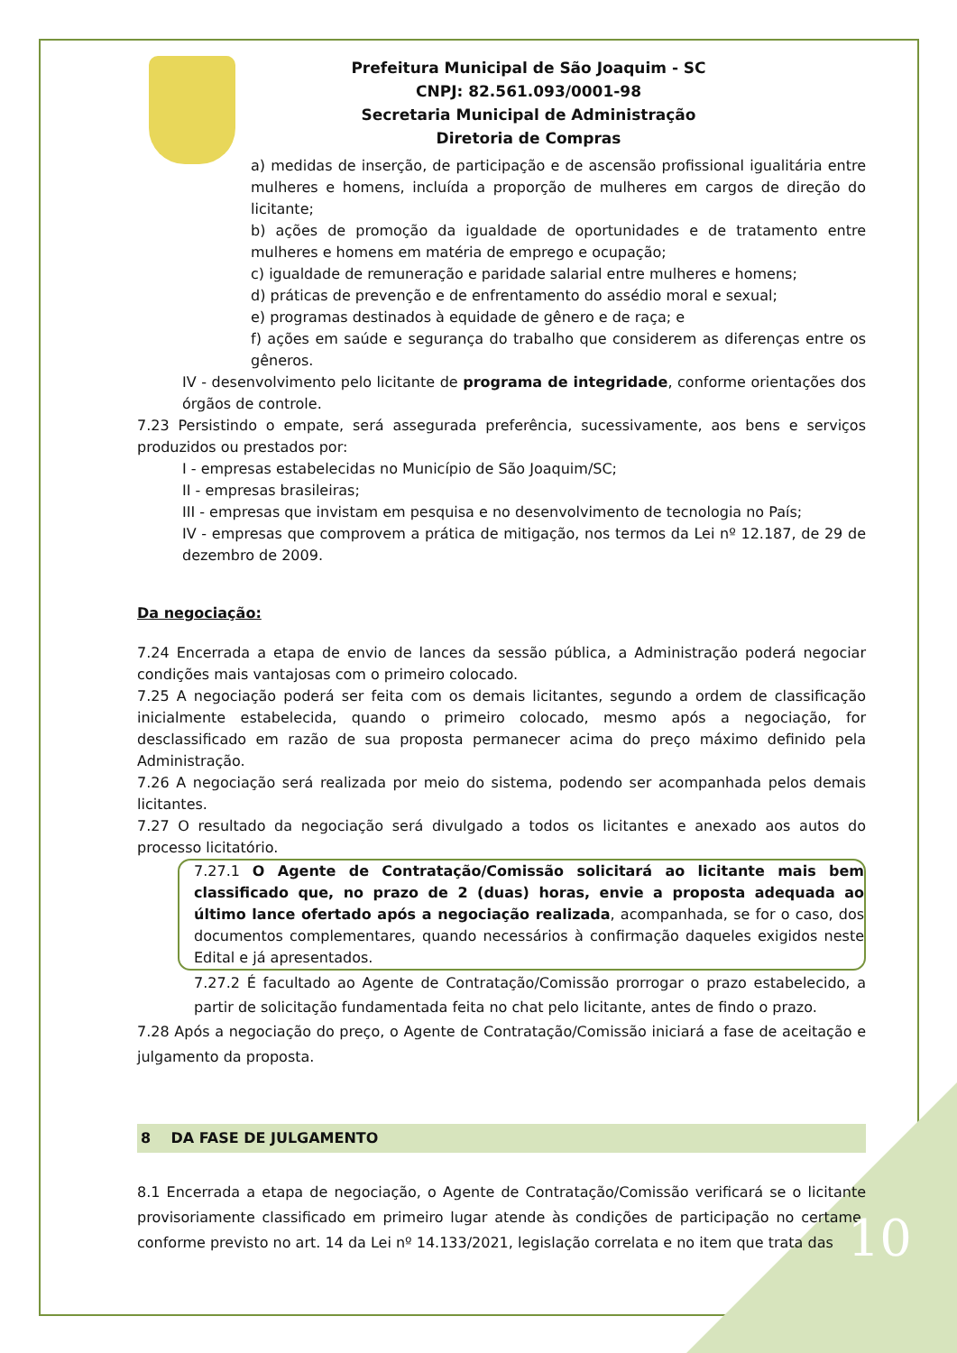Prefeitura Municipal de São Joaquim - SC
CNPJ: 82.561.093/0001-98
Secretaria Municipal de Administração
Diretoria de Compras
a) medidas de inserção, de participação e de ascensão profissional igualitária entre mulheres e homens, incluída a proporção de mulheres em cargos de direção do licitante;
b) ações de promoção da igualdade de oportunidades e de tratamento entre mulheres e homens em matéria de emprego e ocupação;
c) igualdade de remuneração e paridade salarial entre mulheres e homens;
d) práticas de prevenção e de enfrentamento do assédio moral e sexual;
e) programas destinados à equidade de gênero e de raça; e
f) ações em saúde e segurança do trabalho que considerem as diferenças entre os gêneros.
IV - desenvolvimento pelo licitante de programa de integridade, conforme orientações dos órgãos de controle.
7.23 Persistindo o empate, será assegurada preferência, sucessivamente, aos bens e serviços produzidos ou prestados por:
I - empresas estabelecidas no Município de São Joaquim/SC;
II - empresas brasileiras;
III - empresas que invistam em pesquisa e no desenvolvimento de tecnologia no País;
IV - empresas que comprovem a prática de mitigação, nos termos da Lei nº 12.187, de 29 de dezembro de 2009.
Da negociação:
7.24 Encerrada a etapa de envio de lances da sessão pública, a Administração poderá negociar condições mais vantajosas com o primeiro colocado.
7.25 A negociação poderá ser feita com os demais licitantes, segundo a ordem de classificação inicialmente estabelecida, quando o primeiro colocado, mesmo após a negociação, for desclassificado em razão de sua proposta permanecer acima do preço máximo definido pela Administração.
7.26 A negociação será realizada por meio do sistema, podendo ser acompanhada pelos demais licitantes.
7.27 O resultado da negociação será divulgado a todos os licitantes e anexado aos autos do processo licitatório.
7.27.1 O Agente de Contratação/Comissão solicitará ao licitante mais bem classificado que, no prazo de 2 (duas) horas, envie a proposta adequada ao último lance ofertado após a negociação realizada, acompanhada, se for o caso, dos documentos complementares, quando necessários à confirmação daqueles exigidos neste Edital e já apresentados.
7.27.2 É facultado ao Agente de Contratação/Comissão prorrogar o prazo estabelecido, a partir de solicitação fundamentada feita no chat pelo licitante, antes de findo o prazo.
7.28 Após a negociação do preço, o Agente de Contratação/Comissão iniciará a fase de aceitação e julgamento da proposta.
8 DA FASE DE JULGAMENTO
8.1 Encerrada a etapa de negociação, o Agente de Contratação/Comissão verificará se o licitante provisoriamente classificado em primeiro lugar atende às condições de participação no certame, conforme previsto no art. 14 da Lei nº 14.133/2021, legislação correlata e no item que trata das
10